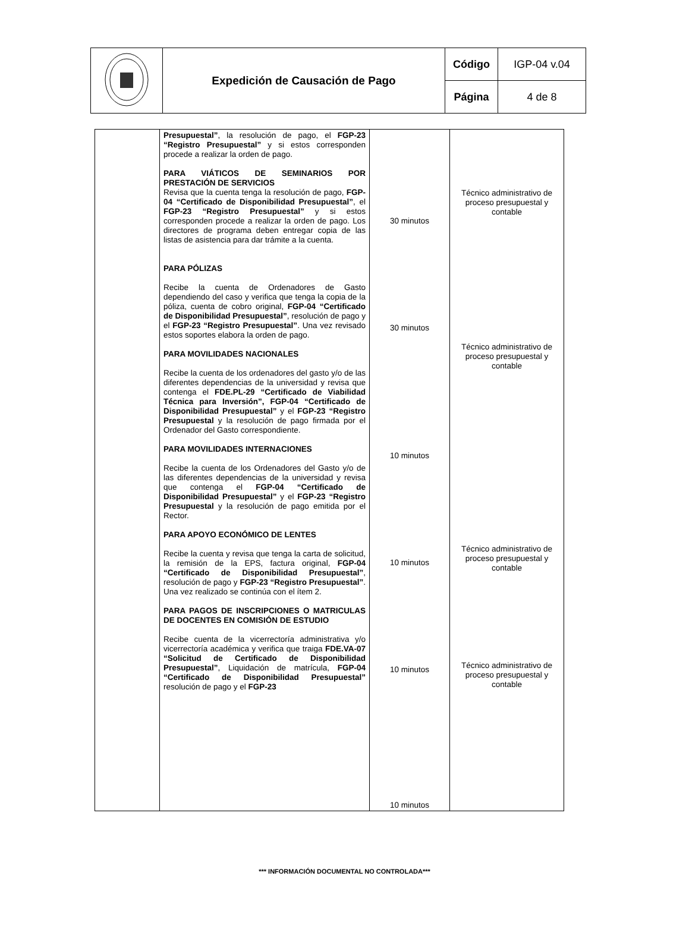| | Expedición de Causación de Pago | Código | IGP-04 v.04 |
| | | Página | 4 de 8 |
| | Presupuestal” , la resolución de pago, el FGP-23 “Registro Presupuestal” y si estos corresponden procede a realizar la orden de pago. PARA VIÁTICOS DE SEMINARIOS POR PRESTACIÓN DE SERVICIOS Revisa que la cuenta tenga la resolución de pago, FGP-04 “Certificado de Disponibilidad Presupuestal” , el FGP-23 “Registro Presupuestal” y si estos corresponden procede a realizar la orden de pago. Los directores de programa deben entregar copia de las listas de asistencia para dar trámite a la cuenta. PARA PÓLIZAS Recibe la cuenta de Ordenadores de Gasto dependiendo del caso y verifica que tenga la copia de la póliza, cuenta de cobro original, FGP-04 “Certificado de Disponibilidad Presupuestal” , resolución de pago y el FGP-23 “Registro Presupuestal” . Una vez revisado estos soportes elabora la orden de pago. PARA MOVILIDADES NACIONALES Recibe la cuenta de los ordenadores del gasto y/o de las diferentes dependencias de la universidad y revisa que contenga el FDE.PL-29 “Certificado de Viabilidad Técnica para Inversión”, FGP-04 “Certificado de Disponibilidad Presupuestal” y el FGP-23 “Registro Presupuestal y la resolución de pago firmada por el Ordenador del Gasto correspondiente. PARA MOVILIDADES INTERNACIONES Recibe la cuenta de los Ordenadores del Gasto y/o de las diferentes dependencias de la universidad y revisa que contenga el FGP-04 “Certificado de Disponibilidad Presupuestal” y el FGP-23 “Registro Presupuestal y la resolución de pago emitida por el Rector. PARA APOYO ECONÓMICO DE LENTES Recibe la cuenta y revisa que tenga la carta de solicitud, la remisión de la EPS, factura original, FGP-04 “Certificado de Disponibilidad Presupuestal” , resolución de pago y FGP-23 “Registro Presupuestal” . Una vez realizado se continúa con el ítem 2. PARA PAGOS DE INSCRIPCIONES O MATRICULAS DE DOCENTES EN COMISIÓN DE ESTUDIO Recibe cuenta de la vicerrectoría administrativa y/o vicerrectoría académica y verifica que traiga FDE.VA-07 “Solicitud de Certificado de Disponibilidad Presupuestal” , Liquidación de matrícula, FGP-04 “Certificado de Disponibilidad Presupuestal” resolución de pago y el FGP-23 | 30 minutos 30 minutos 10 minutos 10 minutos 10 minutos 10 minutos | Técnico administrativo de proceso presupuestal y contable Técnico administrativo de proceso presupuestal y contable Técnico administrativo de proceso presupuestal y contable Técnico administrativo de proceso presupuestal y contable |
*** INFORMACIÓN DOCUMENTAL NO CONTROLADA***